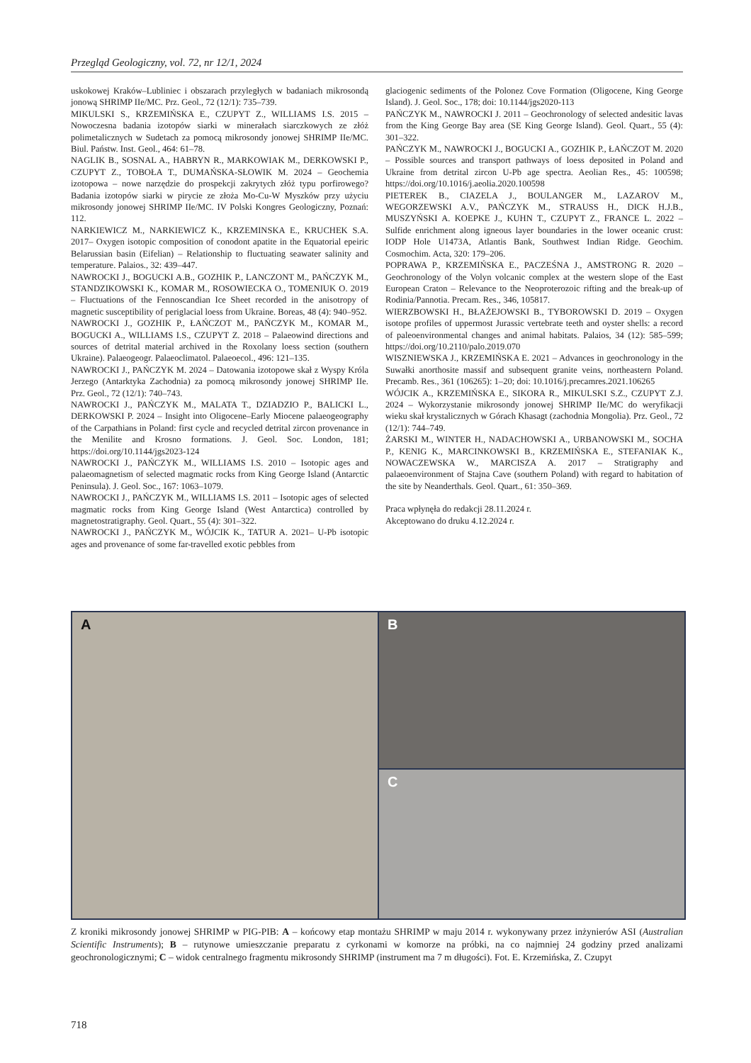Przegląd Geologiczny, vol. 72, nr 12/1, 2024
uskokowej Kraków–Lubliniec i obszarach przyległych w badaniach mikrosondą jonową SHRIMP IIe/MC. Prz. Geol., 72 (12/1): 735–739.
MIKULSKI S., KRZEMIŃSKA E., CZUPYT Z., WILLIAMS I.S. 2015 – Nowoczesna badania izotopów siarki w minerałach siarczkowych ze złóż polimetalicznych w Sudetach za pomocą mikrosondy jonowej SHRIMP IIe/MC. Biul. Państw. Inst. Geol., 464: 61–78.
NAGLIK B., SOSNAL A., HABRYN R., MARKOWIAK M., DERKOWSKI P., CZUPYT Z., TOBOŁA T., DUMAŃSKA-SŁOWIK M. 2024 – Geochemia izotopowa – nowe narzędzie do prospekcji zakrytych złóż typu porfirowego? Badania izotopów siarki w pirycie ze złoża Mo-Cu-W Myszków przy użyciu mikrosondy jonowej SHRIMP IIe/MC. IV Polski Kongres Geologiczny, Poznań: 112.
NARKIEWICZ M., NARKIEWICZ K., KRZEMINSKA E., KRUCHEK S.A. 2017– Oxygen isotopic composition of conodont apatite in the Equatorial epeiric Belarussian basin (Eifelian) – Relationship to fluctuating seawater salinity and temperature. Palaios., 32: 439–447.
NAWROCKI J., BOGUCKI A.B., GOZHIK P., LANCZONT M., PAŃCZYK M., STANDZIKOWSKI K., KOMAR M., ROSOWIECKA O., TOMENIUK O. 2019 – Fluctuations of the Fennoscandian Ice Sheet recorded in the anisotropy of magnetic susceptibility of periglacial loess from Ukraine. Boreas, 48 (4): 940–952.
NAWROCKI J., GOZHIK P., ŁAŃCZOT M., PAŃCZYK M., KOMAR M., BOGUCKI A., WILLIAMS I.S., CZUPYT Z. 2018 – Palaeowind directions and sources of detrital material archived in the Roxolany loess section (southern Ukraine). Palaeogeogr. Palaeoclimatol. Palaeoecol., 496: 121–135.
NAWROCKI J., PAŃCZYK M. 2024 – Datowania izotopowe skał z Wyspy Króla Jerzego (Antarktyka Zachodnia) za pomocą mikrosondy jonowej SHRIMP IIe. Prz. Geol., 72 (12/1): 740–743.
NAWROCKI J., PAŃCZYK M., MALATA T., DZIADZIO P., BALICKI L., DERKOWSKI P. 2024 – Insight into Oligocene–Early Miocene palaeogeography of the Carpathians in Poland: first cycle and recycled detrital zircon provenance in the Menilite and Krosno formations. J. Geol. Soc. London, 181; https://doi.org/10.1144/jgs2023-124
NAWROCKI J., PAŃCZYK M., WILLIAMS I.S. 2010 – Isotopic ages and palaeomagnetism of selected magmatic rocks from King George Island (Antarctic Peninsula). J. Geol. Soc., 167: 1063–1079.
NAWROCKI J., PAŃCZYK M., WILLIAMS I.S. 2011 – Isotopic ages of selected magmatic rocks from King George Island (West Antarctica) controlled by magnetostratigraphy. Geol. Quart., 55 (4): 301–322.
NAWROCKI J., PAŃCZYK M., WÓJCIK K., TATUR A. 2021– U-Pb isotopic ages and provenance of some far-travelled exotic pebbles from
glaciogenic sediments of the Polonez Cove Formation (Oligocene, King George Island). J. Geol. Soc., 178; doi: 10.1144/jgs2020-113
PAŃCZYK M., NAWROCKI J. 2011 – Geochronology of selected andesitic lavas from the King George Bay area (SE King George Island). Geol. Quart., 55 (4): 301–322.
PAŃCZYK M., NAWROCKI J., BOGUCKI A., GOZHIK P., ŁAŃCZOT M. 2020 – Possible sources and transport pathways of loess deposited in Poland and Ukraine from detrital zircon U-Pb age spectra. Aeolian Res., 45: 100598; https://doi.org/10.1016/j.aeolia.2020.100598
PIETEREK B., CIAZELA J., BOULANGER M., LAZAROV M., WEGORZEWSKI A.V., PAŃCZYK M., STRAUSS H., DICK H.J.B., MUSZYŃSKI A. KOEPKE J., KUHN T., CZUPYT Z., FRANCE L. 2022 – Sulfide enrichment along igneous layer boundaries in the lower oceanic crust: IODP Hole U1473A, Atlantis Bank, Southwest Indian Ridge. Geochim. Cosmochim. Acta, 320: 179–206.
POPRAWA P., KRZEMIŃSKA E., PACZEŚNA J., AMSTRONG R. 2020 – Geochronology of the Volyn volcanic complex at the western slope of the East European Craton – Relevance to the Neoproterozoic rifting and the break-up of Rodinia/Pannotia. Precam. Res., 346, 105817.
WIERZBOWSKI H., BŁAŻEJOWSKI B., TYBOROWSKI D. 2019 – Oxygen isotope profiles of uppermost Jurassic vertebrate teeth and oyster shells: a record of paleoenvironmental changes and animal habitats. Palaios, 34 (12): 585–599; https://doi.org/10.2110/palo.2019.070
WISZNIEWSKA J., KRZEMIŃSKA E. 2021 – Advances in geochronology in the Suwałki anorthosite massif and subsequent granite veins, northeastern Poland. Precamb. Res., 361 (106265): 1–20; doi: 10.1016/j.precamres.2021.106265
WÓJCIK A., KRZEMIŃSKA E., SIKORA R., MIKULSKI S.Z., CZUPYT Z.J. 2024 – Wykorzystanie mikrosondy jonowej SHRIMP IIe/MC do weryfikacji wieku skał krystalicznych w Górach Khasagt (zachodnia Mongolia). Prz. Geol., 72 (12/1): 744–749.
ŻARSKI M., WINTER H., NADACHOWSKI A., URBANOWSKI M., SOCHA P., KENIG K., MARCINKOWSKI B., KRZEMIŃSKA E., STEFANIAK K., NOWACZEWSKA W., MARCISZA A. 2017 – Stratigraphy and palaeoenvironment of Stajna Cave (southern Poland) with regard to habitation of the site by Neanderthals. Geol. Quart., 61: 350–369.
Praca wpłynęła do redakcji 28.11.2024 r.
Akceptowano do druku 4.12.2024 r.
A
B
C
Z kroniki mikrosondy jonowej SHRIMP w PIG-PIB: A – końcowy etap montażu SHRIMP w maju 2014 r. wykonywany przez inżynierów ASI (Australian Scientific Instruments); B – rutynowe umieszczanie preparatu z cyrkonami w komorze na próbki, na co najmniej 24 godziny przed analizami geochronologicznymi; C – widok centralnego fragmentu mikrosondy SHRIMP (instrument ma 7 m długości). Fot. E. Krzemińska, Z. Czupyt
718